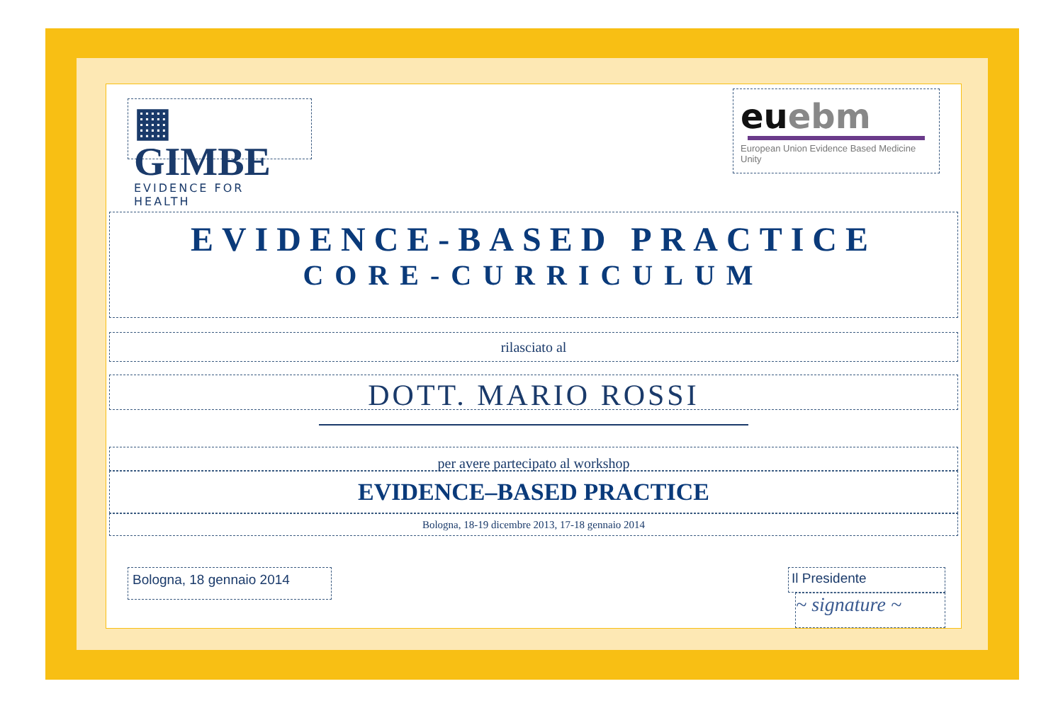▦ GIMBE
EVIDENCE FOR HEALTH
eu ebm
European Union Evidence Based Medicine Unity
EVIDENCE-BASED PRACTICE
CORE-CURRICULUM
rilasciato al
DOTT. MARIO ROSSI
per avere partecipato al workshop
EVIDENCE–BASED PRACTICE
Bologna, 18-19 dicembre 2013, 17-18 gennaio 2014
Bologna, 18 gennaio 2014
Il Presidente
~ signature ~